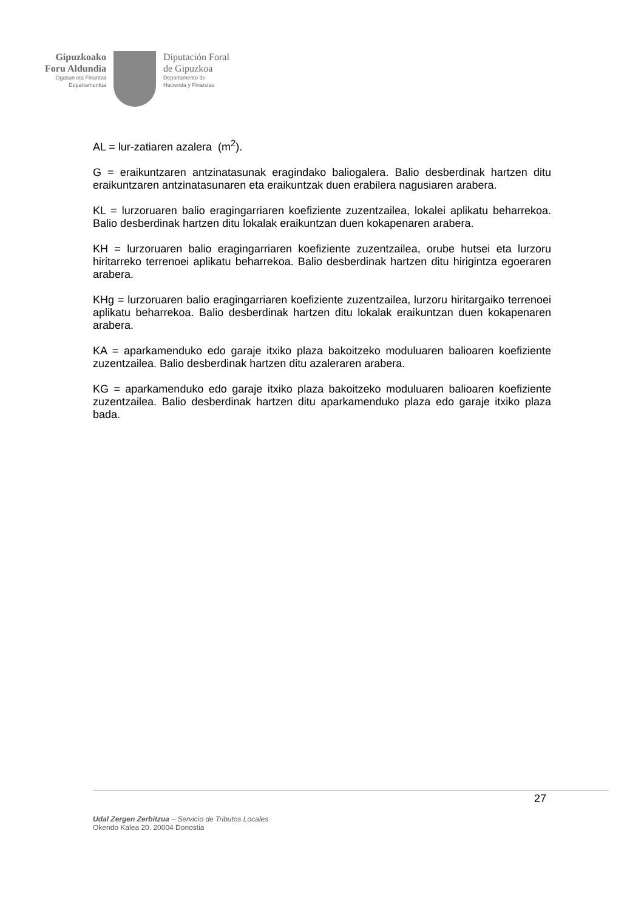Gipuzkoako
Foru Aldundia
Ogasun eta Finantza
Departamentua
Diputación Foral
de Gipuzkoa
Departamento de
Hacienda y Finanzas
AL = lur-zatiaren azalera (m<sup>2</sup>).
G = eraikuntzaren antzinatasunak eragindako baliogalera. Balio desberdinak hartzen ditu eraikuntzaren antzinatasunaren eta eraikuntzak duen erabilera nagusiaren arabera.
KL = lurzoruaren balio eragingarriaren koefiziente zuzentzailea, lokalei aplikatu beharrekoa. Balio desberdinak hartzen ditu lokalak eraikuntzan duen kokapenaren arabera.
KH = lurzoruaren balio eragingarriaren koefiziente zuzentzailea, orube hutsei eta lurzoru hiritarreko terrenoei aplikatu beharrekoa. Balio desberdinak hartzen ditu hirigintza egoeraren arabera.
KHg = lurzoruaren balio eragingarriaren koefiziente zuzentzailea, lurzoru hiritargaiko terrenoei aplikatu beharrekoa. Balio desberdinak hartzen ditu lokalak eraikuntzan duen kokapenaren arabera.
KA = aparkamenduko edo garaje itxiko plaza bakoitzeko moduluaren balioaren koefiziente zuzentzailea. Balio desberdinak hartzen ditu azaleraren arabera.
KG = aparkamenduko edo garaje itxiko plaza bakoitzeko moduluaren balioaren koefiziente zuzentzailea. Balio desberdinak hartzen ditu aparkamenduko plaza edo garaje itxiko plaza bada.
27
Udal Zergen Zerbitzua – Servicio de Tributos Locales
Okendo Kalea 20. 20004 Donostia